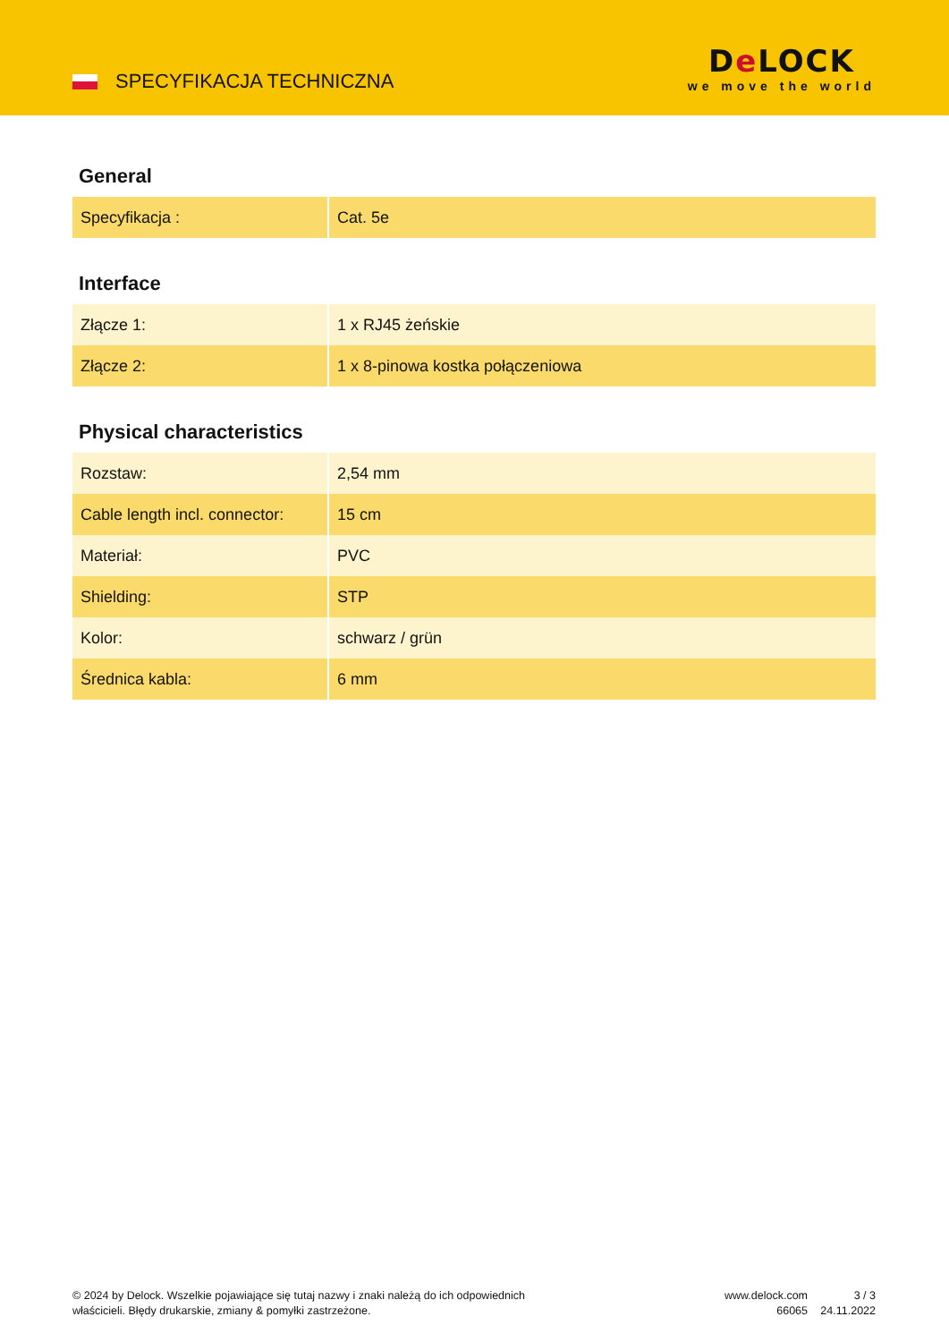SPECYFIKACJA TECHNICZNA
De LOCK
we move the world
General
| Specyfikacja : | Cat. 5e |
Interface
| Złącze 1: | 1 x RJ45 żeńskie |
| Złącze 2: | 1 x 8-pinowa kostka połączeniowa |
Physical characteristics
| Rozstaw: | 2,54 mm |
| Cable length incl. connector: | 15 cm |
| Materiał: | PVC |
| Shielding: | STP |
| Kolor: | schwarz / grün |
| Średnica kabla: | 6 mm |
© 2024 by Delock. Wszelkie pojawiające się tutaj nazwy i znaki należą do ich odpowiednich właścicieli. Błędy drukarskie, zmiany & pomyłki zastrzeżone.
www.delock.com
66065
3 / 3
24.11.2022